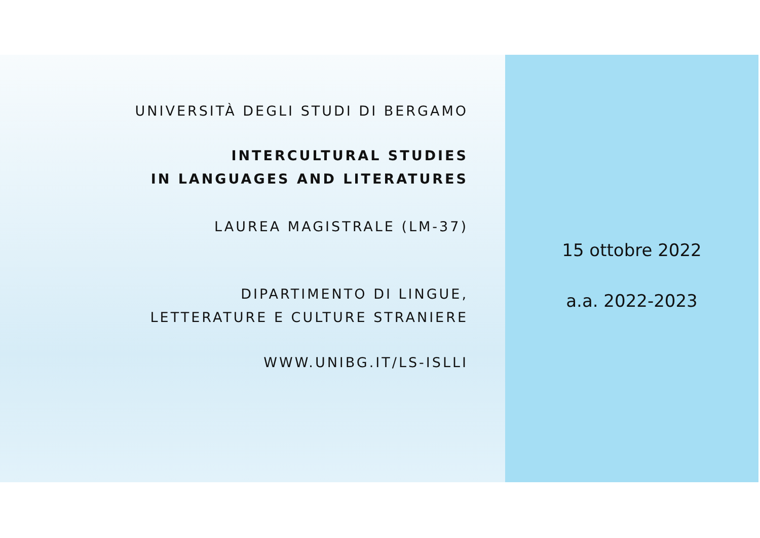UNIVERSITÀ DEGLI STUDI DI BERGAMO
INTERCULTURAL STUDIES
IN LANGUAGES AND LITERATURES
LAUREA MAGISTRALE (LM-37)
DIPARTIMENTO DI LINGUE,
LETTERATURE E CULTURE STRANIERE
WWW.UNIBG.IT/LS-ISLLI
15 ottobre 2022
a.a. 2022-2023